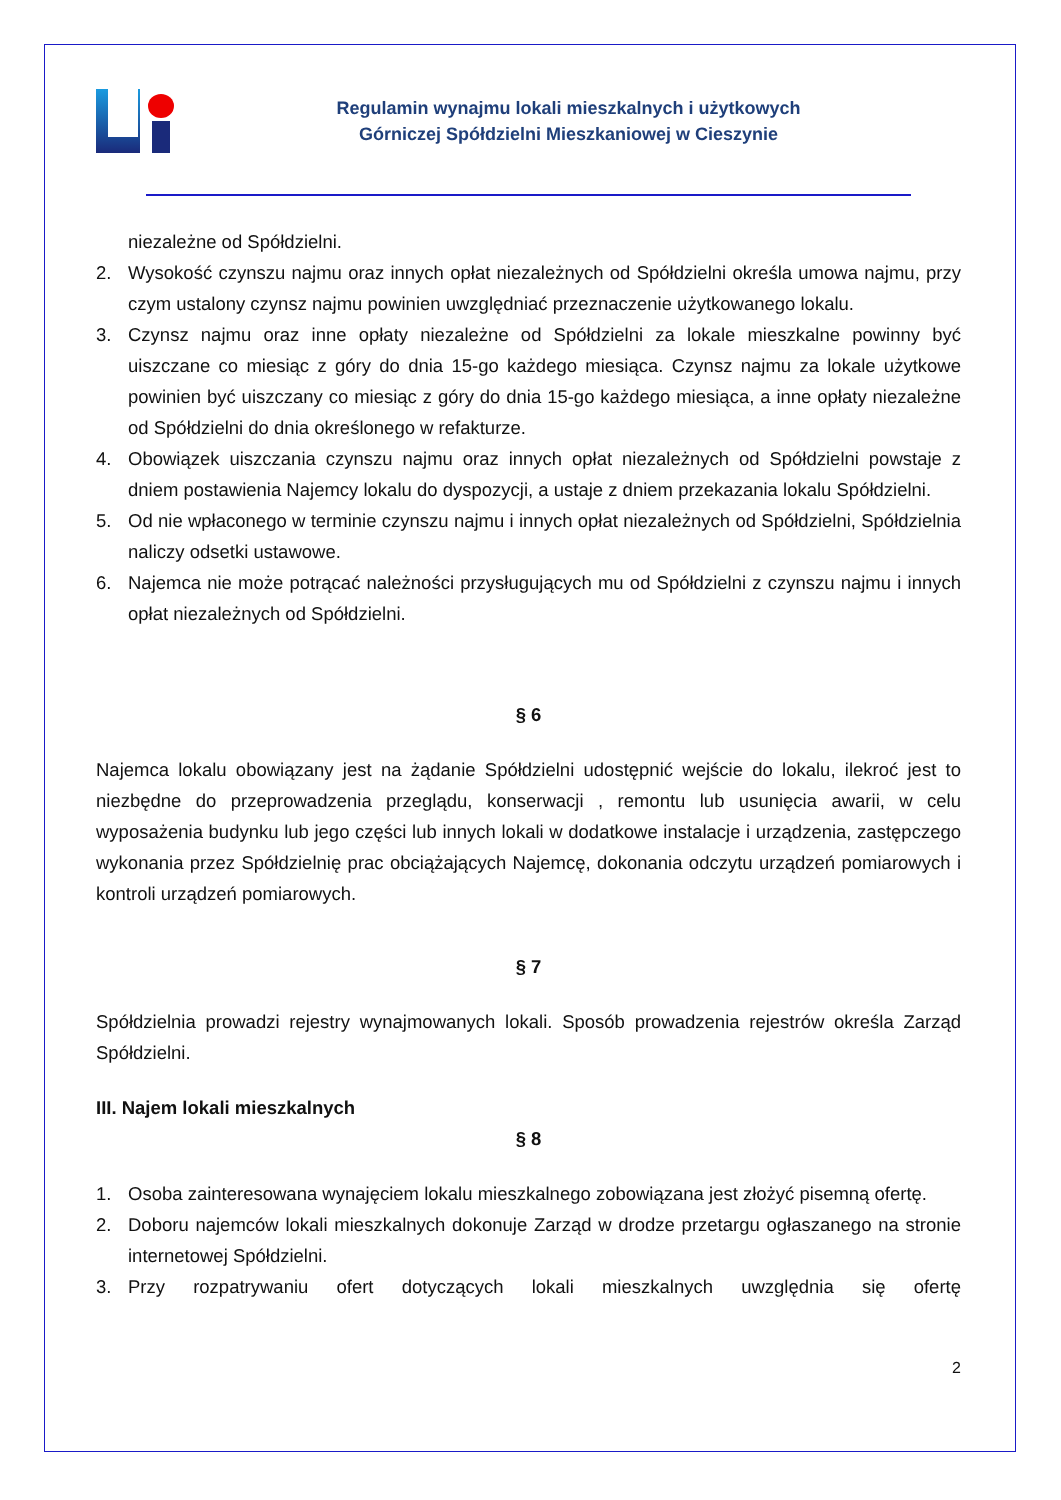Regulamin wynajmu lokali mieszkalnych i użytkowych
Górniczej Spółdzielni Mieszkaniowej w Cieszynie
niezależne od Spółdzielni.
2. Wysokość czynszu najmu oraz innych opłat niezależnych od Spółdzielni określa umowa najmu, przy czym ustalony czynsz najmu powinien uwzględniać przeznaczenie użytkowanego lokalu.
3. Czynsz najmu oraz inne opłaty niezależne od Spółdzielni za lokale mieszkalne powinny być uiszczane co miesiąc z góry do dnia 15-go każdego miesiąca. Czynsz najmu za lokale użytkowe powinien być uiszczany co miesiąc z góry do dnia 15-go każdego miesiąca, a inne opłaty niezależne od Spółdzielni do dnia określonego w refakturze.
4. Obowiązek uiszczania czynszu najmu oraz innych opłat niezależnych od Spółdzielni powstaje z dniem postawienia Najemcy lokalu do dyspozycji, a ustaje z dniem przekazania lokalu Spółdzielni.
5. Od nie wpłaconego w terminie czynszu najmu i innych opłat niezależnych od Spółdzielni, Spółdzielnia naliczy odsetki ustawowe.
6. Najemca nie może potrącać należności przysługujących mu od Spółdzielni z czynszu najmu i innych opłat niezależnych od Spółdzielni.
§ 6
Najemca lokalu obowiązany jest na żądanie Spółdzielni udostępnić wejście do lokalu, ilekroć jest to niezbędne do przeprowadzenia przeglądu, konserwacji , remontu lub usunięcia awarii, w celu wyposażenia budynku lub jego części lub innych lokali w dodatkowe instalacje i urządzenia, zastępczego wykonania przez Spółdzielnię prac obciążających Najemcę, dokonania odczytu urządzeń pomiarowych i kontroli urządzeń pomiarowych.
§ 7
Spółdzielnia prowadzi rejestry wynajmowanych lokali. Sposób prowadzenia rejestrów określa Zarząd Spółdzielni.
III. Najem lokali mieszkalnych
§ 8
1. Osoba zainteresowana wynajęciem lokalu mieszkalnego zobowiązana jest złożyć pisemną ofertę.
2. Doboru najemców lokali mieszkalnych dokonuje Zarząd w drodze przetargu ogłaszanego na stronie internetowej Spółdzielni.
3. Przy rozpatrywaniu ofert dotyczących lokali mieszkalnych uwzględnia się ofertę
2